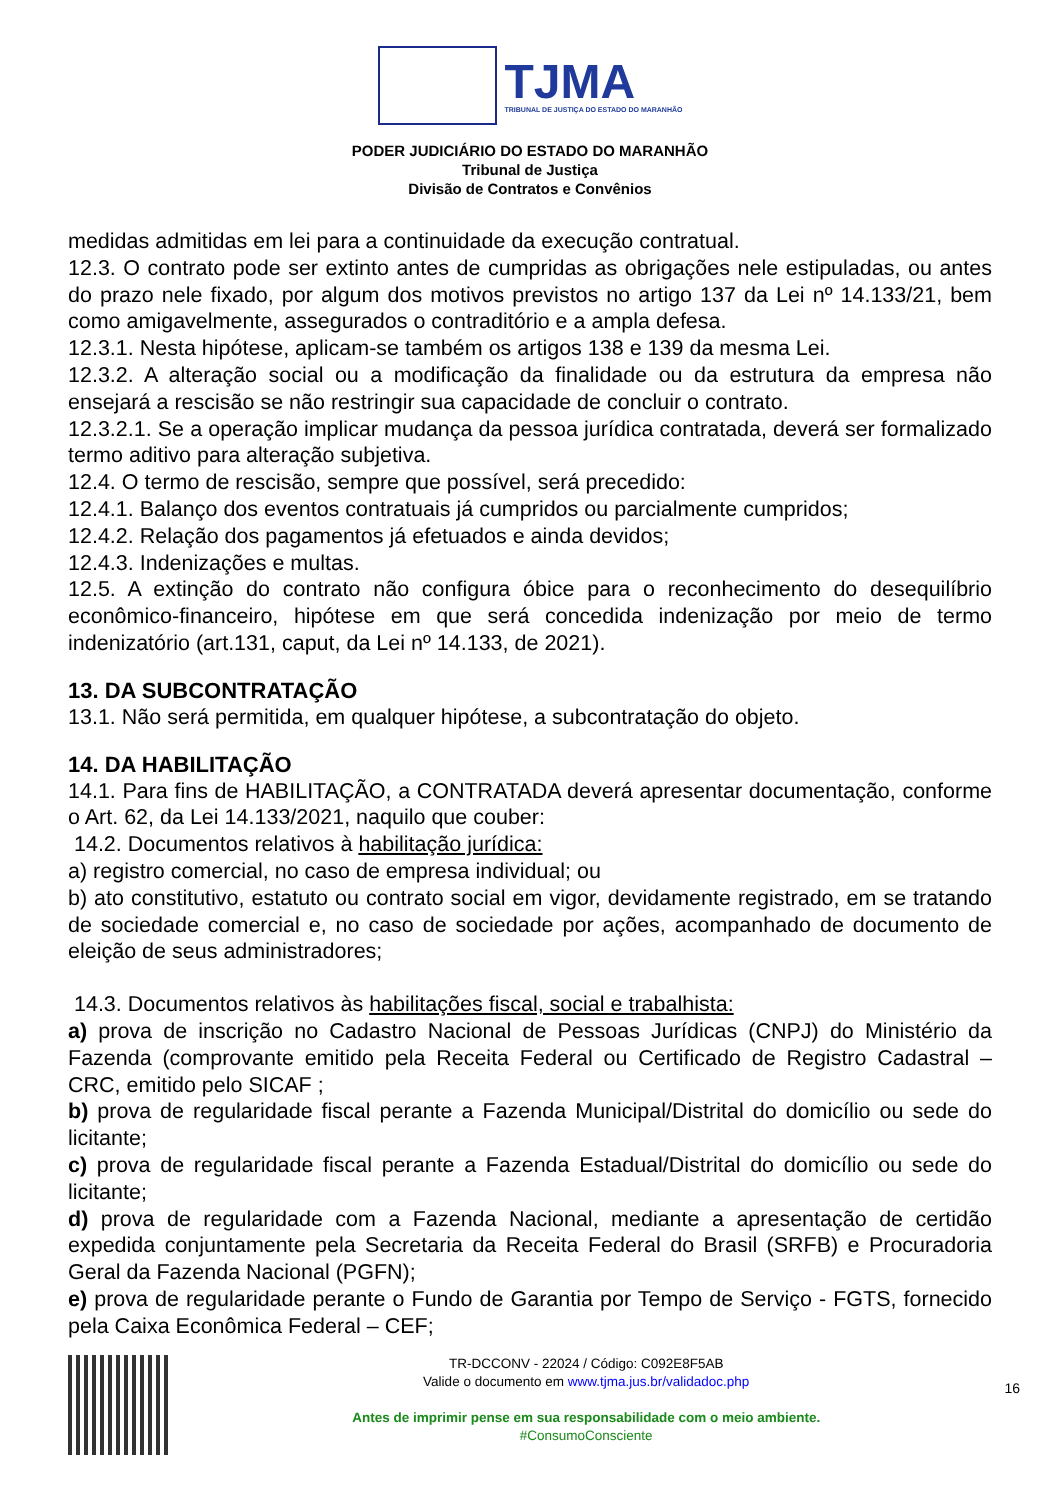TJMA
TRIBUNAL DE JUSTIÇA DO ESTADO DO MARANHÃO
PODER JUDICIÁRIO DO ESTADO DO MARANHÃO
Tribunal de Justiça
Divisão de Contratos e Convênios
medidas admitidas em lei para a continuidade da execução contratual.
12.3. O contrato pode ser extinto antes de cumpridas as obrigações nele estipuladas, ou antes do prazo nele fixado, por algum dos motivos previstos no artigo 137 da Lei nº 14.133/21, bem como amigavelmente, assegurados o contraditório e a ampla defesa.
12.3.1. Nesta hipótese, aplicam-se também os artigos 138 e 139 da mesma Lei.
12.3.2. A alteração social ou a modificação da finalidade ou da estrutura da empresa não ensejará a rescisão se não restringir sua capacidade de concluir o contrato.
12.3.2.1. Se a operação implicar mudança da pessoa jurídica contratada, deverá ser formalizado termo aditivo para alteração subjetiva.
12.4. O termo de rescisão, sempre que possível, será precedido:
12.4.1. Balanço dos eventos contratuais já cumpridos ou parcialmente cumpridos;
12.4.2. Relação dos pagamentos já efetuados e ainda devidos;
12.4.3. Indenizações e multas.
12.5. A extinção do contrato não configura óbice para o reconhecimento do desequilíbrio econômico-financeiro, hipótese em que será concedida indenização por meio de termo indenizatório (art.131, caput, da Lei nº 14.133, de 2021).
13. DA SUBCONTRATAÇÃO
13.1. Não será permitida, em qualquer hipótese, a subcontratação do objeto.
14. DA HABILITAÇÃO
14.1. Para fins de HABILITAÇÃO, a CONTRATADA deverá apresentar documentação, conforme o Art. 62, da Lei 14.133/2021, naquilo que couber:
14.2. Documentos relativos à habilitação jurídica:
a) registro comercial, no caso de empresa individual; ou
b) ato constitutivo, estatuto ou contrato social em vigor, devidamente registrado, em se tratando de sociedade comercial e, no caso de sociedade por ações, acompanhado de documento de eleição de seus administradores;
14.3. Documentos relativos às habilitações fiscal, social e trabalhista:
a) prova de inscrição no Cadastro Nacional de Pessoas Jurídicas (CNPJ) do Ministério da Fazenda (comprovante emitido pela Receita Federal ou Certificado de Registro Cadastral – CRC, emitido pelo SICAF ;
b) prova de regularidade fiscal perante a Fazenda Municipal/Distrital do domicílio ou sede do licitante;
c) prova de regularidade fiscal perante a Fazenda Estadual/Distrital do domicílio ou sede do licitante;
d) prova de regularidade com a Fazenda Nacional, mediante a apresentação de certidão expedida conjuntamente pela Secretaria da Receita Federal do Brasil (SRFB) e Procuradoria Geral da Fazenda Nacional (PGFN);
e) prova de regularidade perante o Fundo de Garantia por Tempo de Serviço - FGTS, fornecido pela Caixa Econômica Federal – CEF;
TR-DCCONV - 22024 / Código: C092E8F5AB
Valide o documento em www.tjma.jus.br/validadoc.php
Antes de imprimir pense em sua responsabilidade com o meio ambiente.
#ConsumoConsciente
16